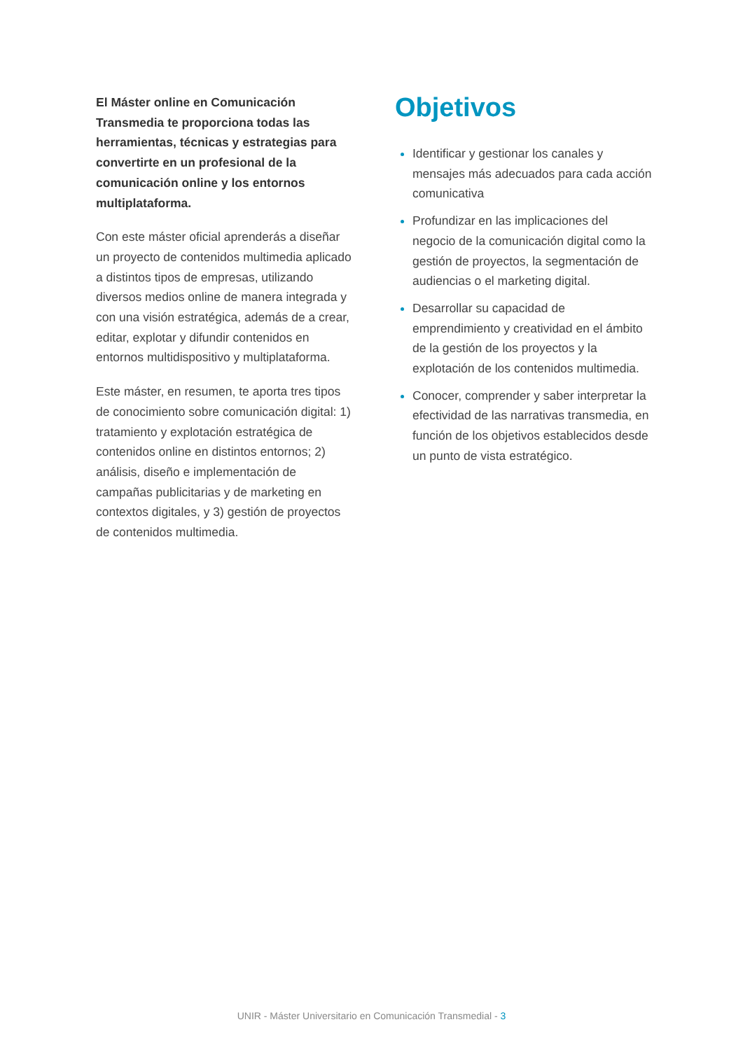El Máster online en Comunicación Transmedia te proporciona todas las herramientas, técnicas y estrategias para convertirte en un profesional de la comunicación online y los entornos multiplataforma.
Con este máster oficial aprenderás a diseñar un proyecto de contenidos multimedia aplicado a distintos tipos de empresas, utilizando diversos medios online de manera integrada y con una visión estratégica, además de a crear, editar, explotar y difundir contenidos en entornos multidispositivo y multiplataforma.
Este máster, en resumen, te aporta tres tipos de conocimiento sobre comunicación digital: 1) tratamiento y explotación estratégica de contenidos online en distintos entornos; 2) análisis, diseño e implementación de campañas publicitarias y de marketing en contextos digitales, y 3) gestión de proyectos de contenidos multimedia.
Objetivos
Identificar y gestionar los canales y mensajes más adecuados para cada acción comunicativa
Profundizar en las implicaciones del negocio de la comunicación digital como la gestión de proyectos, la segmentación de audiencias o el marketing digital.
Desarrollar su capacidad de emprendimiento y creatividad en el ámbito de la gestión de los proyectos y la explotación de los contenidos multimedia.
Conocer, comprender y saber interpretar la efectividad de las narrativas transmedia, en función de los objetivos establecidos desde un punto de vista estratégico.
UNIR - Máster Universitario en Comunicación Transmedial - 3